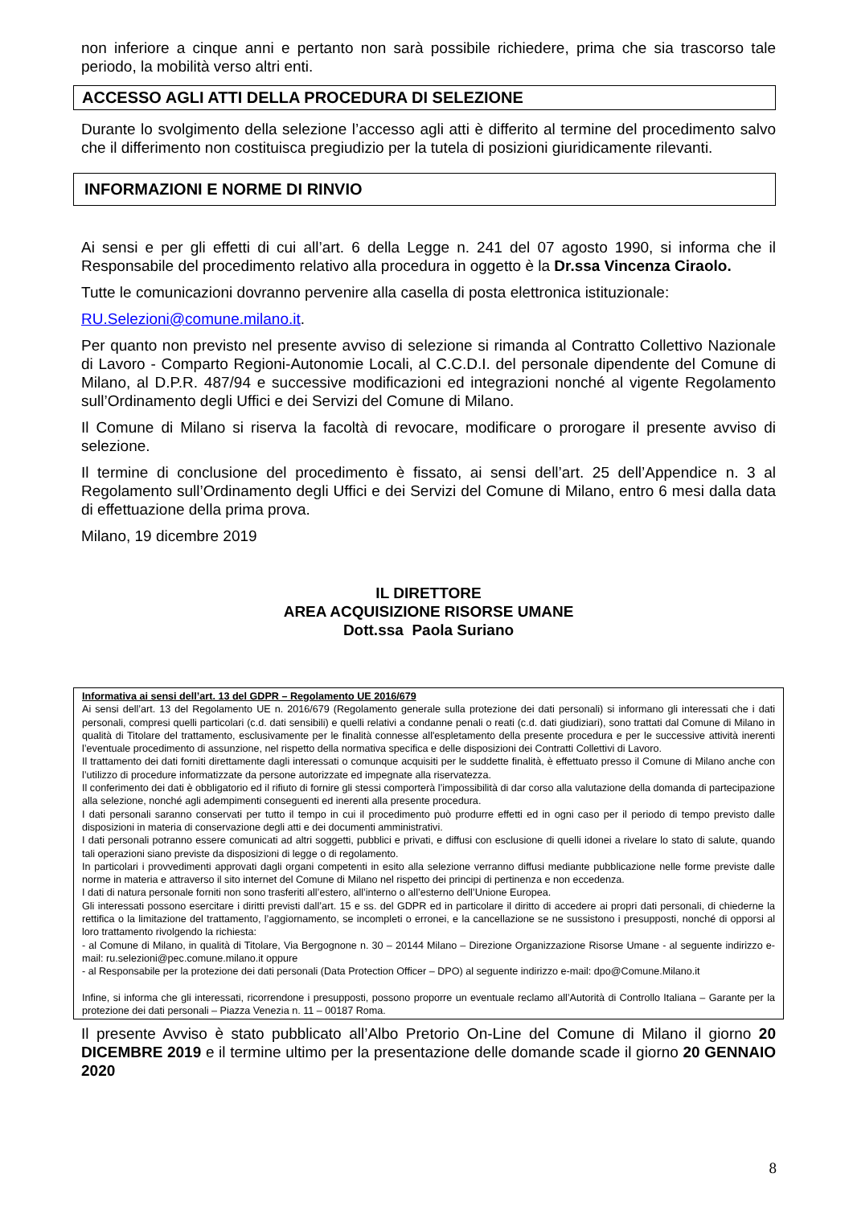non inferiore a cinque anni e pertanto non sarà possibile richiedere, prima che sia trascorso tale periodo, la mobilità verso altri enti.
ACCESSO AGLI ATTI DELLA PROCEDURA DI SELEZIONE
Durante lo svolgimento della selezione l’accesso agli atti è differito al termine del procedimento salvo che il differimento non costituisca pregiudizio per la tutela di posizioni giuridicamente rilevanti.
INFORMAZIONI E NORME DI RINVIO
Ai sensi e per gli effetti di cui all’art. 6 della Legge n. 241 del 07 agosto 1990, si informa che il Responsabile del procedimento relativo alla procedura in oggetto è la Dr.ssa Vincenza Ciraolo.
Tutte le comunicazioni dovranno pervenire alla casella di posta elettronica istituzionale:
RU.Selezioni@comune.milano.it.
Per quanto non previsto nel presente avviso di selezione si rimanda al Contratto Collettivo Nazionale di Lavoro - Comparto Regioni-Autonomie Locali, al C.C.D.I. del personale dipendente del Comune di Milano, al D.P.R. 487/94 e successive modificazioni ed integrazioni nonché al vigente Regolamento sull’Ordinamento degli Uffici e dei Servizi del Comune di Milano.
Il Comune di Milano si riserva la facoltà di revocare, modificare o prorogare il presente avviso di selezione.
Il termine di conclusione del procedimento è fissato, ai sensi dell’art. 25 dell’Appendice n. 3 al Regolamento sull’Ordinamento degli Uffici e dei Servizi del Comune di Milano, entro 6 mesi dalla data di effettuazione della prima prova.
Milano, 19 dicembre 2019
IL DIRETTORE
AREA ACQUISIZIONE RISORSE UMANE
Dott.ssa Paola Suriano
Informativa ai sensi dell’art. 13 del GDPR – Regolamento UE 2016/679
Ai sensi dell’art. 13 del Regolamento UE n. 2016/679 (Regolamento generale sulla protezione dei dati personali) si informano gli interessati che i dati personali, compresi quelli particolari (c.d. dati sensibili) e quelli relativi a condanne penali o reati (c.d. dati giudiziari), sono trattati dal Comune di Milano in qualità di Titolare del trattamento, esclusivamente per le finalità connesse all'espletamento della presente procedura e per le successive attività inerenti l’eventuale procedimento di assunzione, nel rispetto della normativa specifica e delle disposizioni dei Contratti Collettivi di Lavoro.
Il trattamento dei dati forniti direttamente dagli interessati o comunque acquisiti per le suddette finalità, è effettuato presso il Comune di Milano anche con l’utilizzo di procedure informatizzate da persone autorizzate ed impegnate alla riservatezza.
Il conferimento dei dati è obbligatorio ed il rifiuto di fornire gli stessi comporterà l’impossibilità di dar corso alla valutazione della domanda di partecipazione alla selezione, nonché agli adempimenti conseguenti ed inerenti alla presente procedura.
I dati personali saranno conservati per tutto il tempo in cui il procedimento può produrre effetti ed in ogni caso per il periodo di tempo previsto dalle disposizioni in materia di conservazione degli atti e dei documenti amministrativi.
I dati personali potranno essere comunicati ad altri soggetti, pubblici e privati, e diffusi con esclusione di quelli idonei a rivelare lo stato di salute, quando tali operazioni siano previste da disposizioni di legge o di regolamento.
In particolari i provvedimenti approvati dagli organi competenti in esito alla selezione verranno diffusi mediante pubblicazione nelle forme previste dalle norme in materia e attraverso il sito internet del Comune di Milano nel rispetto dei principi di pertinenza e non eccedenza.
I dati di natura personale forniti non sono trasferiti all’estero, all’interno o all’esterno dell’Unione Europea.
Gli interessati possono esercitare i diritti previsti dall’art. 15 e ss. del GDPR ed in particolare il diritto di accedere ai propri dati personali, di chiederne la rettifica o la limitazione del trattamento, l’aggiornamento, se incompleti o erronei, e la cancellazione se ne sussistono i presupposti, nonché di opporsi al loro trattamento rivolgendo la richiesta:
- al Comune di Milano, in qualità di Titolare, Via Bergognone n. 30 – 20144 Milano – Direzione Organizzazione Risorse Umane - al seguente indirizzo e-mail: ru.selezioni@pec.comune.milano.it oppure
- al Responsabile per la protezione dei dati personali (Data Protection Officer – DPO) al seguente indirizzo e-mail: dpo@Comune.Milano.it
Infine, si informa che gli interessati, ricorrendone i presupposti, possono proporre un eventuale reclamo all’Autorità di Controllo Italiana – Garante per la protezione dei dati personali – Piazza Venezia n. 11 – 00187 Roma.
Il presente Avviso è stato pubblicato all’Albo Pretorio On-Line del Comune di Milano il giorno 20 DICEMBRE 2019 e il termine ultimo per la presentazione delle domande scade il giorno 20 GENNAIO 2020
8